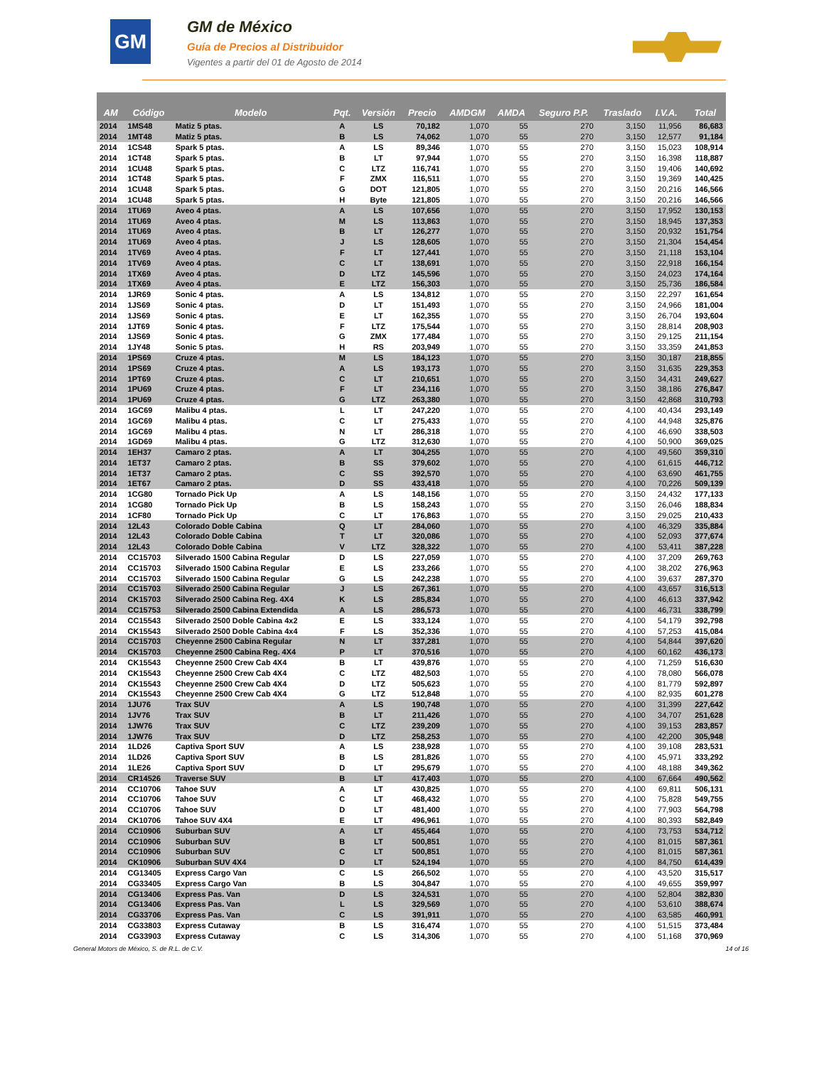GM
GM de México
Guía de Precios al Distribuidor
Vigentes a partir del 01 de Agosto de 2014
| AM | Código | Modelo | Pqt. | Versión | Precio | AMDGM | AMDA | Seguro P.P. | Traslado | I.V.A. | Total |
| --- | --- | --- | --- | --- | --- | --- | --- | --- | --- | --- | --- |
| 2014 | 1MS48 | Matiz 5 ptas. | A | LS | 70,182 | 1,070 | 55 | 270 | 3,150 | 11,956 | 86,683 |
| 2014 | 1MT48 | Matiz 5 ptas. | B | LS | 74,062 | 1,070 | 55 | 270 | 3,150 | 12,577 | 91,184 |
| 2014 | 1CS48 | Spark 5 ptas. | A | LS | 89,346 | 1,070 | 55 | 270 | 3,150 | 15,023 | 108,914 |
| 2014 | 1CT48 | Spark 5 ptas. | B | LT | 97,944 | 1,070 | 55 | 270 | 3,150 | 16,398 | 118,887 |
| 2014 | 1CU48 | Spark 5 ptas. | C | LTZ | 116,741 | 1,070 | 55 | 270 | 3,150 | 19,406 | 140,692 |
| 2014 | 1CT48 | Spark 5 ptas. | F | ZMX | 116,511 | 1,070 | 55 | 270 | 3,150 | 19,369 | 140,425 |
| 2014 | 1CU48 | Spark 5 ptas. | G | DOT | 121,805 | 1,070 | 55 | 270 | 3,150 | 20,216 | 146,566 |
| 2014 | 1CU48 | Spark 5 ptas. | H | Byte | 121,805 | 1,070 | 55 | 270 | 3,150 | 20,216 | 146,566 |
| 2014 | 1TU69 | Aveo 4 ptas. | A | LS | 107,656 | 1,070 | 55 | 270 | 3,150 | 17,952 | 130,153 |
| 2014 | 1TU69 | Aveo 4 ptas. | M | LS | 113,863 | 1,070 | 55 | 270 | 3,150 | 18,945 | 137,353 |
| 2014 | 1TU69 | Aveo 4 ptas. | B | LT | 126,277 | 1,070 | 55 | 270 | 3,150 | 20,932 | 151,754 |
| 2014 | 1TU69 | Aveo 4 ptas. | J | LS | 128,605 | 1,070 | 55 | 270 | 3,150 | 21,304 | 154,454 |
| 2014 | 1TV69 | Aveo 4 ptas. | F | LT | 127,441 | 1,070 | 55 | 270 | 3,150 | 21,118 | 153,104 |
| 2014 | 1TV69 | Aveo 4 ptas. | C | LT | 138,691 | 1,070 | 55 | 270 | 3,150 | 22,918 | 166,154 |
| 2014 | 1TX69 | Aveo 4 ptas. | D | LTZ | 145,596 | 1,070 | 55 | 270 | 3,150 | 24,023 | 174,164 |
| 2014 | 1TX69 | Aveo 4 ptas. | E | LTZ | 156,303 | 1,070 | 55 | 270 | 3,150 | 25,736 | 186,584 |
| 2014 | 1JR69 | Sonic 4 ptas. | A | LS | 134,812 | 1,070 | 55 | 270 | 3,150 | 22,297 | 161,654 |
| 2014 | 1JS69 | Sonic 4 ptas. | D | LT | 151,493 | 1,070 | 55 | 270 | 3,150 | 24,966 | 181,004 |
| 2014 | 1JS69 | Sonic 4 ptas. | E | LT | 162,355 | 1,070 | 55 | 270 | 3,150 | 26,704 | 193,604 |
| 2014 | 1JT69 | Sonic 4 ptas. | F | LTZ | 175,544 | 1,070 | 55 | 270 | 3,150 | 28,814 | 208,903 |
| 2014 | 1JS69 | Sonic 4 ptas. | G | ZMX | 177,484 | 1,070 | 55 | 270 | 3,150 | 29,125 | 211,154 |
| 2014 | 1JY48 | Sonic 5 ptas. | H | RS | 203,949 | 1,070 | 55 | 270 | 3,150 | 33,359 | 241,853 |
| 2014 | 1PS69 | Cruze 4 ptas. | M | LS | 184,123 | 1,070 | 55 | 270 | 3,150 | 30,187 | 218,855 |
| 2014 | 1PS69 | Cruze 4 ptas. | A | LS | 193,173 | 1,070 | 55 | 270 | 3,150 | 31,635 | 229,353 |
| 2014 | 1PT69 | Cruze 4 ptas. | C | LT | 210,651 | 1,070 | 55 | 270 | 3,150 | 34,431 | 249,627 |
| 2014 | 1PU69 | Cruze 4 ptas. | F | LT | 234,116 | 1,070 | 55 | 270 | 3,150 | 38,186 | 276,847 |
| 2014 | 1PU69 | Cruze 4 ptas. | G | LTZ | 263,380 | 1,070 | 55 | 270 | 3,150 | 42,868 | 310,793 |
| 2014 | 1GC69 | Malibu 4 ptas. | L | LT | 247,220 | 1,070 | 55 | 270 | 4,100 | 40,434 | 293,149 |
| 2014 | 1GC69 | Malibu 4 ptas. | C | LT | 275,433 | 1,070 | 55 | 270 | 4,100 | 44,948 | 325,876 |
| 2014 | 1GC69 | Malibu 4 ptas. | N | LT | 286,318 | 1,070 | 55 | 270 | 4,100 | 46,690 | 338,503 |
| 2014 | 1GD69 | Malibu 4 ptas. | G | LTZ | 312,630 | 1,070 | 55 | 270 | 4,100 | 50,900 | 369,025 |
| 2014 | 1EH37 | Camaro 2 ptas. | A | LT | 304,255 | 1,070 | 55 | 270 | 4,100 | 49,560 | 359,310 |
| 2014 | 1ET37 | Camaro 2 ptas. | B | SS | 379,602 | 1,070 | 55 | 270 | 4,100 | 61,615 | 446,712 |
| 2014 | 1ET37 | Camaro 2 ptas. | C | SS | 392,570 | 1,070 | 55 | 270 | 4,100 | 63,690 | 461,755 |
| 2014 | 1ET67 | Camaro 2 ptas. | D | SS | 433,418 | 1,070 | 55 | 270 | 4,100 | 70,226 | 509,139 |
| 2014 | 1CG80 | Tornado Pick Up | A | LS | 148,156 | 1,070 | 55 | 270 | 3,150 | 24,432 | 177,133 |
| 2014 | 1CG80 | Tornado Pick Up | B | LS | 158,243 | 1,070 | 55 | 270 | 3,150 | 26,046 | 188,834 |
| 2014 | 1CF80 | Tornado Pick Up | C | LT | 176,863 | 1,070 | 55 | 270 | 3,150 | 29,025 | 210,433 |
| 2014 | 12L43 | Colorado Doble Cabina | Q | LT | 284,060 | 1,070 | 55 | 270 | 4,100 | 46,329 | 335,884 |
| 2014 | 12L43 | Colorado Doble Cabina | T | LT | 320,086 | 1,070 | 55 | 270 | 4,100 | 52,093 | 377,674 |
| 2014 | 12L43 | Colorado Doble Cabina | V | LTZ | 328,322 | 1,070 | 55 | 270 | 4,100 | 53,411 | 387,228 |
| 2014 | CC15703 | Silverado 1500 Cabina Regular | D | LS | 227,059 | 1,070 | 55 | 270 | 4,100 | 37,209 | 269,763 |
| 2014 | CC15703 | Silverado 1500 Cabina Regular | E | LS | 233,266 | 1,070 | 55 | 270 | 4,100 | 38,202 | 276,963 |
| 2014 | CC15703 | Silverado 1500 Cabina Regular | G | LS | 242,238 | 1,070 | 55 | 270 | 4,100 | 39,637 | 287,370 |
| 2014 | CC15703 | Silverado 2500 Cabina Regular | J | LS | 267,361 | 1,070 | 55 | 270 | 4,100 | 43,657 | 316,513 |
| 2014 | CK15703 | Silverado 2500 Cabina Reg. 4X4 | K | LS | 285,834 | 1,070 | 55 | 270 | 4,100 | 46,613 | 337,942 |
| 2014 | CC15753 | Silverado 2500 Cabina Extendida | A | LS | 286,573 | 1,070 | 55 | 270 | 4,100 | 46,731 | 338,799 |
| 2014 | CC15543 | Silverado 2500 Doble Cabina 4x2 | E | LS | 333,124 | 1,070 | 55 | 270 | 4,100 | 54,179 | 392,798 |
| 2014 | CK15543 | Silverado 2500 Doble Cabina 4x4 | F | LS | 352,336 | 1,070 | 55 | 270 | 4,100 | 57,253 | 415,084 |
| 2014 | CC15703 | Cheyenne 2500 Cabina Regular | N | LT | 337,281 | 1,070 | 55 | 270 | 4,100 | 54,844 | 397,620 |
| 2014 | CK15703 | Cheyenne 2500 Cabina Reg. 4X4 | P | LT | 370,516 | 1,070 | 55 | 270 | 4,100 | 60,162 | 436,173 |
| 2014 | CK15543 | Cheyenne 2500 Crew Cab 4X4 | B | LT | 439,876 | 1,070 | 55 | 270 | 4,100 | 71,259 | 516,630 |
| 2014 | CK15543 | Cheyenne 2500 Crew Cab 4X4 | C | LTZ | 482,503 | 1,070 | 55 | 270 | 4,100 | 78,080 | 566,078 |
| 2014 | CK15543 | Cheyenne 2500 Crew Cab 4X4 | D | LTZ | 505,623 | 1,070 | 55 | 270 | 4,100 | 81,779 | 592,897 |
| 2014 | CK15543 | Cheyenne 2500 Crew Cab 4X4 | G | LTZ | 512,848 | 1,070 | 55 | 270 | 4,100 | 82,935 | 601,278 |
| 2014 | 1JU76 | Trax SUV | A | LS | 190,748 | 1,070 | 55 | 270 | 4,100 | 31,399 | 227,642 |
| 2014 | 1JV76 | Trax SUV | B | LT | 211,426 | 1,070 | 55 | 270 | 4,100 | 34,707 | 251,628 |
| 2014 | 1JW76 | Trax SUV | C | LTZ | 239,209 | 1,070 | 55 | 270 | 4,100 | 39,153 | 283,857 |
| 2014 | 1JW76 | Trax SUV | D | LTZ | 258,253 | 1,070 | 55 | 270 | 4,100 | 42,200 | 305,948 |
| 2014 | 1LD26 | Captiva Sport SUV | A | LS | 238,928 | 1,070 | 55 | 270 | 4,100 | 39,108 | 283,531 |
| 2014 | 1LD26 | Captiva Sport SUV | B | LS | 281,826 | 1,070 | 55 | 270 | 4,100 | 45,971 | 333,292 |
| 2014 | 1LE26 | Captiva Sport SUV | D | LT | 295,679 | 1,070 | 55 | 270 | 4,100 | 48,188 | 349,362 |
| 2014 | CR14526 | Traverse SUV | B | LT | 417,403 | 1,070 | 55 | 270 | 4,100 | 67,664 | 490,562 |
| 2014 | CC10706 | Tahoe SUV | A | LT | 430,825 | 1,070 | 55 | 270 | 4,100 | 69,811 | 506,131 |
| 2014 | CC10706 | Tahoe SUV | C | LT | 468,432 | 1,070 | 55 | 270 | 4,100 | 75,828 | 549,755 |
| 2014 | CC10706 | Tahoe SUV | D | LT | 481,400 | 1,070 | 55 | 270 | 4,100 | 77,903 | 564,798 |
| 2014 | CK10706 | Tahoe SUV 4X4 | E | LT | 496,961 | 1,070 | 55 | 270 | 4,100 | 80,393 | 582,849 |
| 2014 | CC10906 | Suburban SUV | A | LT | 455,464 | 1,070 | 55 | 270 | 4,100 | 73,753 | 534,712 |
| 2014 | CC10906 | Suburban SUV | B | LT | 500,851 | 1,070 | 55 | 270 | 4,100 | 81,015 | 587,361 |
| 2014 | CC10906 | Suburban SUV | C | LT | 500,851 | 1,070 | 55 | 270 | 4,100 | 81,015 | 587,361 |
| 2014 | CK10906 | Suburban SUV 4X4 | D | LT | 524,194 | 1,070 | 55 | 270 | 4,100 | 84,750 | 614,439 |
| 2014 | CG13405 | Express Cargo Van | C | LS | 266,502 | 1,070 | 55 | 270 | 4,100 | 43,520 | 315,517 |
| 2014 | CG33405 | Express Cargo Van | B | LS | 304,847 | 1,070 | 55 | 270 | 4,100 | 49,655 | 359,997 |
| 2014 | CG13406 | Express Pas. Van | D | LS | 324,531 | 1,070 | 55 | 270 | 4,100 | 52,804 | 382,830 |
| 2014 | CG13406 | Express Pas. Van | L | LS | 329,569 | 1,070 | 55 | 270 | 4,100 | 53,610 | 388,674 |
| 2014 | CG33706 | Express Pas. Van | C | LS | 391,911 | 1,070 | 55 | 270 | 4,100 | 63,585 | 460,991 |
| 2014 | CG33803 | Express Cutaway | B | LS | 316,474 | 1,070 | 55 | 270 | 4,100 | 51,515 | 373,484 |
| 2014 | CG33903 | Express Cutaway | C | LS | 314,306 | 1,070 | 55 | 270 | 4,100 | 51,168 | 370,969 |
General Motors de México, S. de R.L. de C.V. 14 of 16